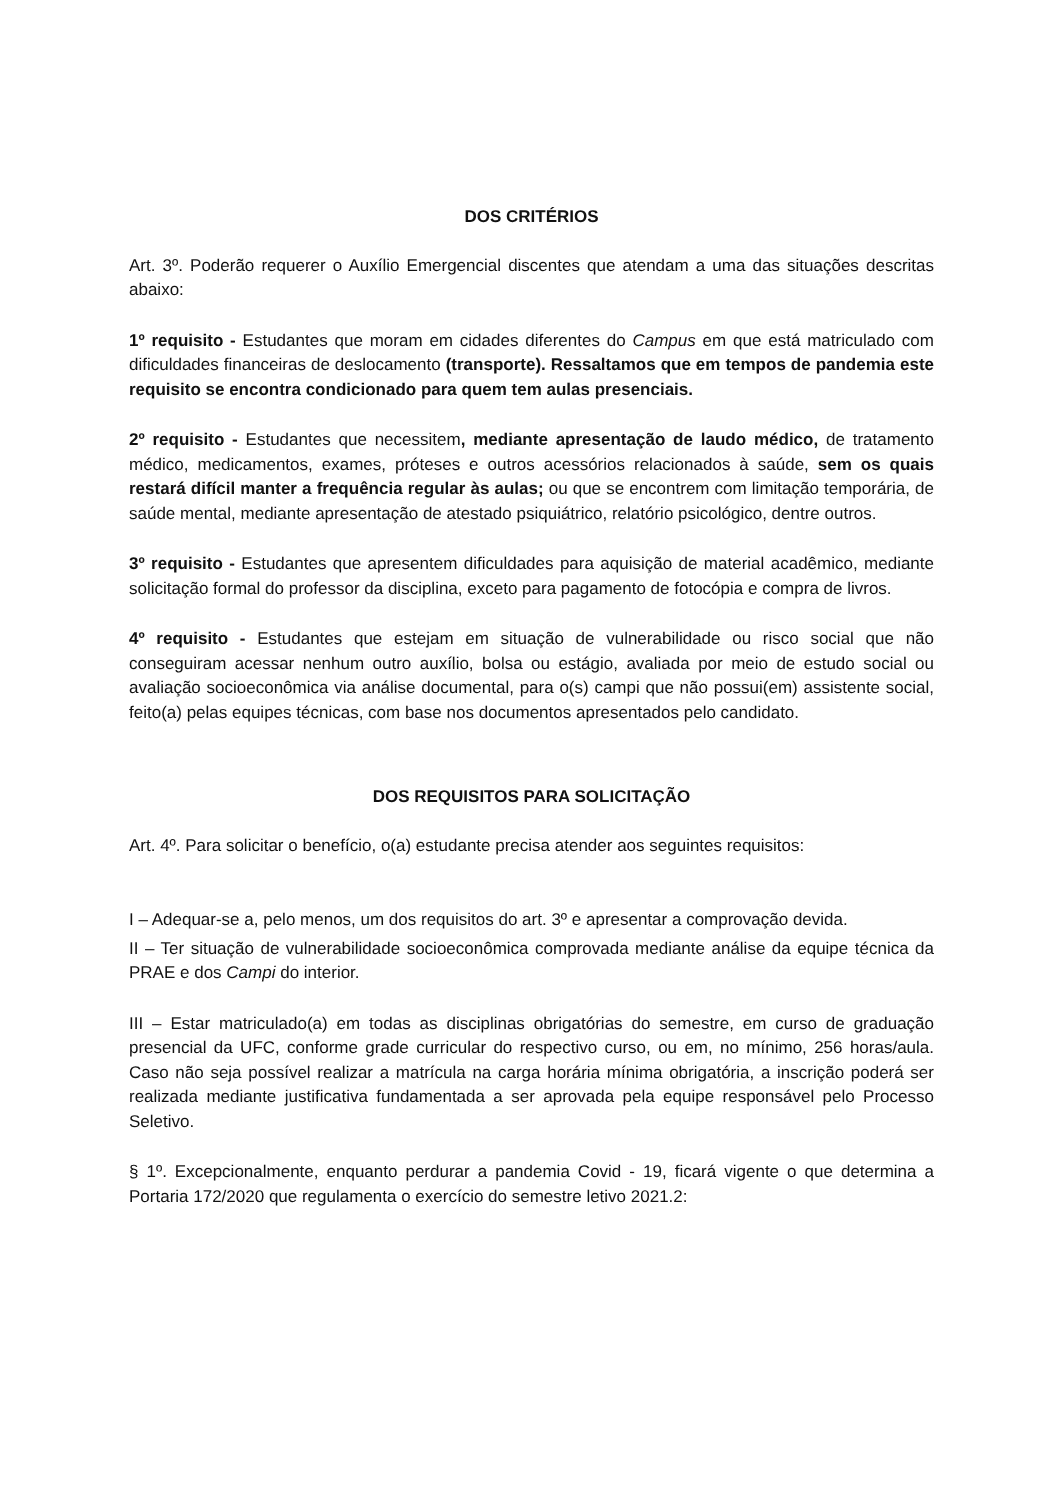DOS CRITÉRIOS
Art. 3º. Poderão requerer o Auxílio Emergencial discentes que atendam a uma das situações descritas abaixo:
1º requisito - Estudantes que moram em cidades diferentes do Campus em que está matriculado com dificuldades financeiras de deslocamento (transporte). Ressaltamos que em tempos de pandemia este requisito se encontra condicionado para quem tem aulas presenciais.
2º requisito - Estudantes que necessitem, mediante apresentação de laudo médico, de tratamento médico, medicamentos, exames, próteses e outros acessórios relacionados à saúde, sem os quais restará difícil manter a frequência regular às aulas; ou que se encontrem com limitação temporária, de saúde mental, mediante apresentação de atestado psiquiátrico, relatório psicológico, dentre outros.
3º requisito - Estudantes que apresentem dificuldades para aquisição de material acadêmico, mediante solicitação formal do professor da disciplina, exceto para pagamento de fotocópia e compra de livros.
4º requisito - Estudantes que estejam em situação de vulnerabilidade ou risco social que não conseguiram acessar nenhum outro auxílio, bolsa ou estágio, avaliada por meio de estudo social ou avaliação socioeconômica via análise documental, para o(s) campi que não possui(em) assistente social, feito(a) pelas equipes técnicas, com base nos documentos apresentados pelo candidato.
DOS REQUISITOS PARA SOLICITAÇÃO
Art. 4º. Para solicitar o benefício, o(a) estudante precisa atender aos seguintes requisitos:
I – Adequar-se a, pelo menos, um dos requisitos do art. 3º e apresentar a comprovação devida.
II – Ter situação de vulnerabilidade socioeconômica comprovada mediante análise da equipe técnica da PRAE e dos Campi do interior.
III – Estar matriculado(a) em todas as disciplinas obrigatórias do semestre, em curso de graduação presencial da UFC, conforme grade curricular do respectivo curso, ou em, no mínimo, 256 horas/aula. Caso não seja possível realizar a matrícula na carga horária mínima obrigatória, a inscrição poderá ser realizada mediante justificativa fundamentada a ser aprovada pela equipe responsável pelo Processo Seletivo.
§ 1º. Excepcionalmente, enquanto perdurar a pandemia Covid - 19, ficará vigente o que determina a Portaria 172/2020 que regulamenta o exercício do semestre letivo 2021.2: